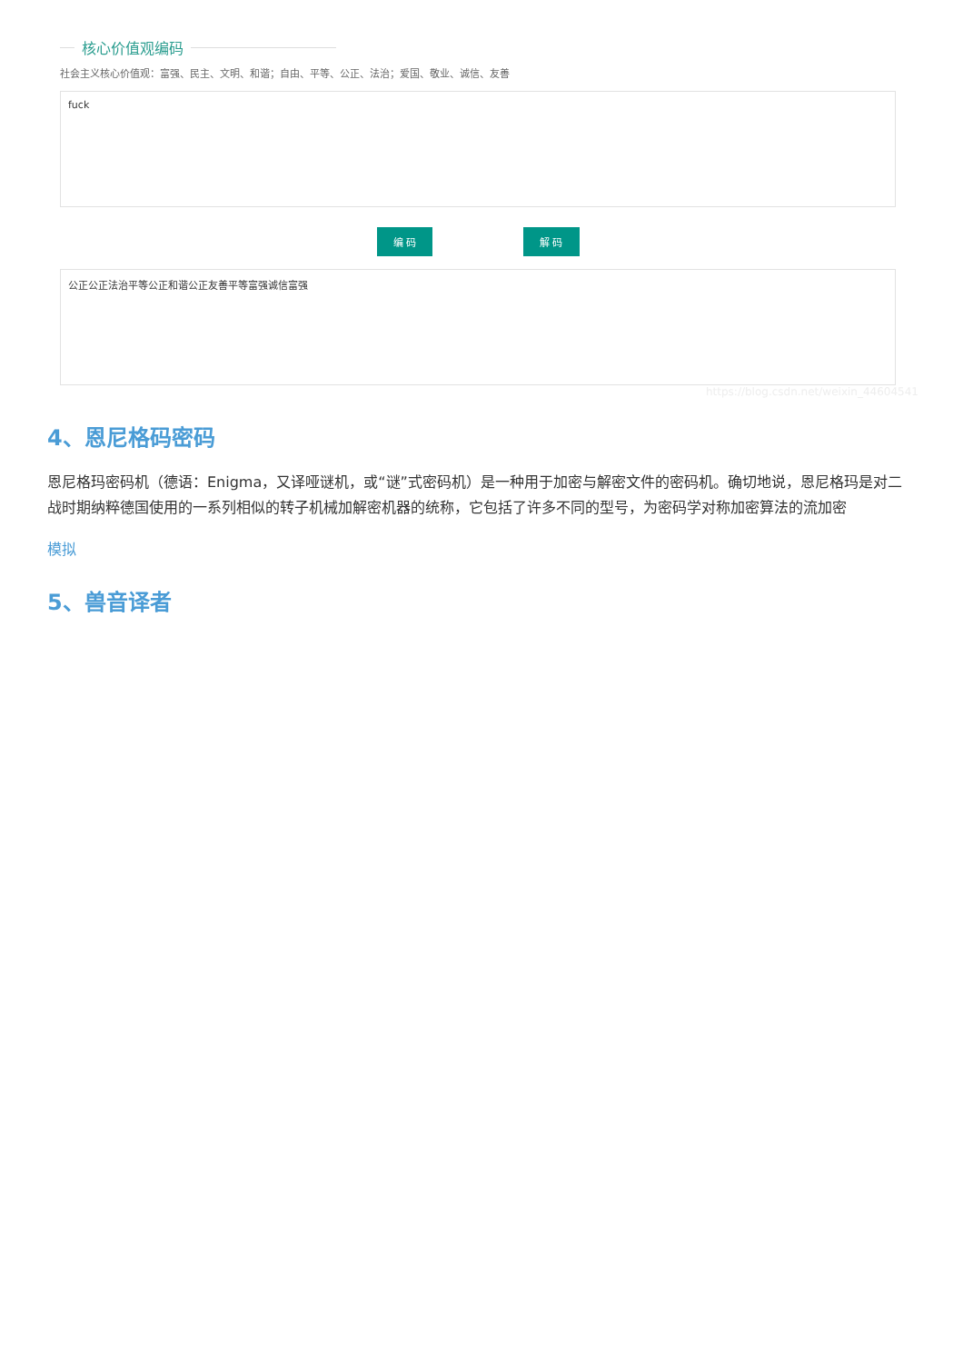核心价值观编码
社会主义核心价值观：富强、民主、文明、和谐；自由、平等、公正、法治；爱国、敬业、诚信、友善
fuck
编 码 解 码
公正公正法治平等公正和谐公正友善平等富强诚信富强
https://blog.csdn.net/weixin_44604541
4、恩尼格码密码
恩尼格玛密码机（德语：Enigma，又译哑谜机，或“谜”式密码机）是一种用于加密与解密文件的密码机。确切地说，恩尼格玛是对二战时期纳粹德国使用的一系列相似的转子机械加解密机器的统称，它包括了许多不同的型号，为密码学对称加密算法的流加密
模拟
5、兽音译者